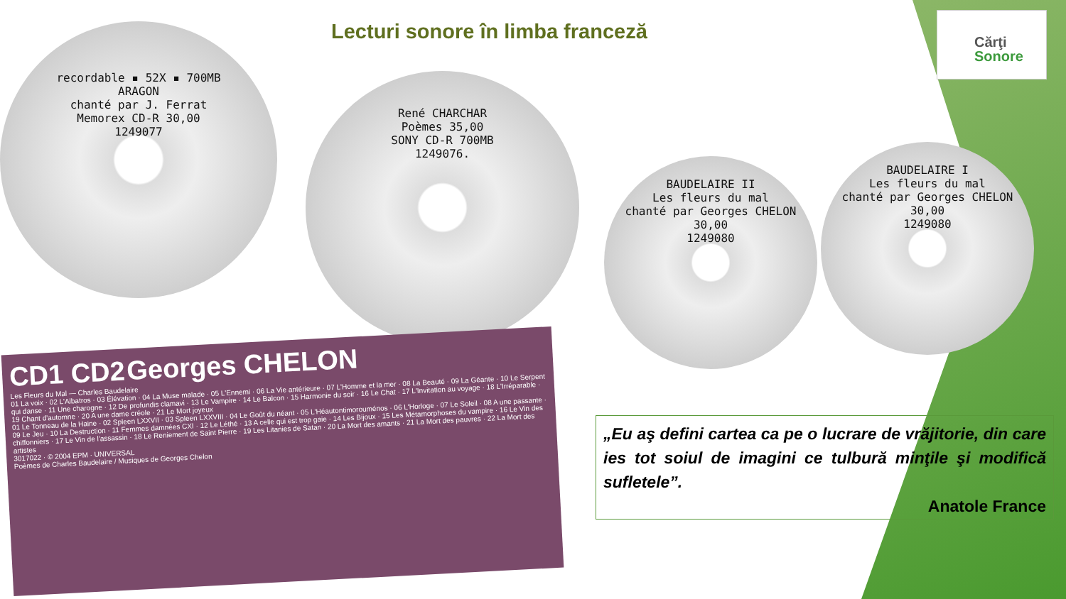Lecturi sonore în limba franceză
Cărţi
Sonore
recordable ▪ 52X ▪ 700MB
ARAGON
chanté par J. Ferrat
Memorex CD-R 30,00
1249077
René CHARCHAR
Poèmes 35,00
SONY CD-R 700MB
1249076.
BAUDELAIRE II
Les fleurs du mal
chanté par Georges CHELON
30,00
1249080
BAUDELAIRE I
Les fleurs du mal
chanté par Georges CHELON
30,00
1249080
CD1 CD2 Georges CHELON
Les Fleurs du Mal — Charles Baudelaire
01 La voix · 02 L'Albatros · 03 Élévation · 04 La Muse malade · 05 L'Ennemi · 06 La Vie antérieure · 07 L'Homme et la mer · 08 La Beauté · 09 La Géante · 10 Le Serpent qui danse · 11 Une charogne · 12 De profundis clamavi · 13 Le Vampire · 14 Le Balcon · 15 Harmonie du soir · 16 Le Chat · 17 L'Invitation au voyage · 18 L'Irréparable · 19 Chant d'automne · 20 A une dame créole · 21 Le Mort joyeux
01 Le Tonneau de la Haine · 02 Spleen LXXVII · 03 Spleen LXXVIII · 04 Le Goût du néant · 05 L'Héautontimorouménos · 06 L'Horloge · 07 Le Soleil · 08 A une passante · 09 Le Jeu · 10 La Destruction · 11 Femmes damnées CXI · 12 Le Léthé · 13 A celle qui est trop gaie · 14 Les Bijoux · 15 Les Métamorphoses du vampire · 16 Le Vin des chiffonniers · 17 Le Vin de l'assassin · 18 Le Reniement de Saint Pierre · 19 Les Litanies de Satan · 20 La Mort des amants · 21 La Mort des pauvres · 22 La Mort des artistes
3017022 · © 2004 EPM · UNIVERSAL
Poèmes de Charles Baudelaire / Musiques de Georges Chelon
„Eu aş defini cartea ca pe o lucrare de vrăjitorie, din care ies tot soiul de imagini ce tulbură minţile şi modifică sufletele”.
Anatole France